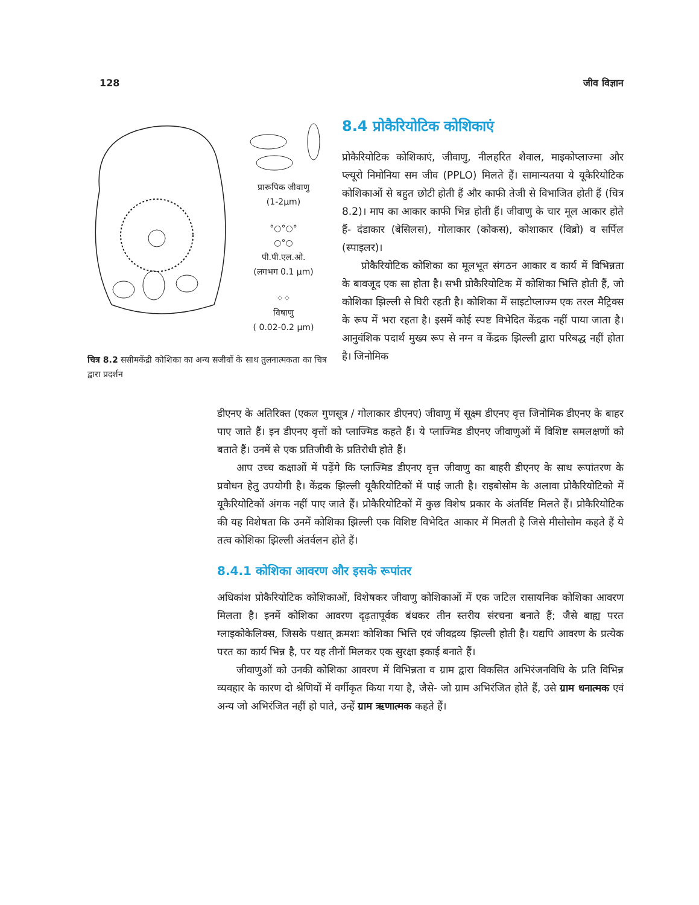128 जीव विज्ञान
प्रारूपिक जीवाणु
(1-2μm)
°○°○°
○°○
पी.पी.एल.ओ.
(लगभग 0.1 μm)
⁘⁘
विषाणु
( 0.02-0.2 μm)
चित्र 8.2 ससीमकेंद्री कोशिका का अन्य सजीवों के साथ तुलनात्मकता का चित्र द्वारा प्रदर्शन
8.4 प्रोकैरियोटिक कोशिकाएं
प्रोकैरियोटिक कोशिकाएं, जीवाणु, नीलहरित शैवाल, माइकोप्लाज्मा और प्ल्यूरो निमोनिया सम जीव (PPLO) मिलते हैं। सामान्यतया ये यूकैरियोटिक कोशिकाओं से बहुत छोटी होती हैं और काफी तेजी से विभाजित होती हैं (चित्र 8.2)। माप का आकार काफी भिन्न होती हैं। जीवाणु के चार मूल आकार होते हैं- दंडाकार (बेसिलस), गोलाकार (कोकस), कोशाकार (विब्रो) व सर्पिल (स्पाइलर)।
प्रोकैरियोटिक कोशिका का मूलभूत संगठन आकार व कार्य में विभिन्नता के बावजूद एक सा होता है। सभी प्रोकैरियोटिक में कोशिका भित्ति होती हैं, जो कोशिका झिल्ली से घिरी रहती है। कोशिका में साइटोप्लाज्म एक तरल मैट्रिक्स के रूप में भरा रहता है। इसमें कोई स्पष्ट विभेदित केंद्रक नहीं पाया जाता है। आनुवंशिक पदार्थ मुख्य रूप से नग्न व केंद्रक झिल्ली द्वारा परिबद्ध नहीं होता है। जिनोमिक
डीएनए के अतिरिक्त (एकल गुणसूत्र / गोलाकार डीएनए) जीवाणु में सूक्ष्म डीएनए वृत्त जिनोमिक डीएनए के बाहर पाए जाते हैं। इन डीएनए वृत्तों को प्लाज्मिड कहते हैं। ये प्लाज्मिड डीएनए जीवाणुओं में विशिष्ट समलक्षणों को बताते हैं। उनमें से एक प्रतिजीवी के प्रतिरोधी होते हैं।
आप उच्च कक्षाओं में पढ़ेंगे कि प्लाज्मिड डीएनए वृत्त जीवाणु का बाहरी डीएनए के साथ रूपांतरण के प्रवोधन हेतु उपयोगी है। केंद्रक झिल्ली यूकैरियोटिकों में पाई जाती है। राइबोसोम के अलावा प्रोकैरियोटिको में यूकैरियोटिकों अंगक नहीं पाए जाते हैं। प्रोकैरियोटिकों में कुछ विशेष प्रकार के अंतर्विष्ट मिलते हैं। प्रोकैरियोटिक की यह विशेषता कि उनमें कोशिका झिल्ली एक विशिष्ट विभेदित आकार में मिलती है जिसे मीसोसोम कहते हैं ये तत्व कोशिका झिल्ली अंतर्वलन होते हैं।
8.4.1 कोशिका आवरण और इसके रूपांतर
अधिकांश प्रोकैरियोटिक कोशिकाओं, विशेषकर जीवाणु कोशिकाओं में एक जटिल रासायनिक कोशिका आवरण मिलता है। इनमें कोशिका आवरण दृढ़तापूर्वक बंधकर तीन स्तरीय संरचना बनाते हैं; जैसे बाह्य परत ग्लाइकोकेलिक्स, जिसके पश्चात् क्रमशः कोशिका भित्ति एवं जीवद्रव्य झिल्ली होती है। यद्यपि आवरण के प्रत्येक परत का कार्य भिन्न है, पर यह तीनों मिलकर एक सुरक्षा इकाई बनाते हैं।
जीवाणुओं को उनकी कोशिका आवरण में विभिन्नता व ग्राम द्वारा विकसित अभिरंजनविधि के प्रति विभिन्न व्यवहार के कारण दो श्रेणियों में वर्गीकृत किया गया है, जैसे- जो ग्राम अभिरंजित होते हैं, उसे ग्राम धनात्मक एवं अन्य जो अभिरंजित नहीं हो पाते, उन्हें ग्राम ऋणात्मक कहते हैं।